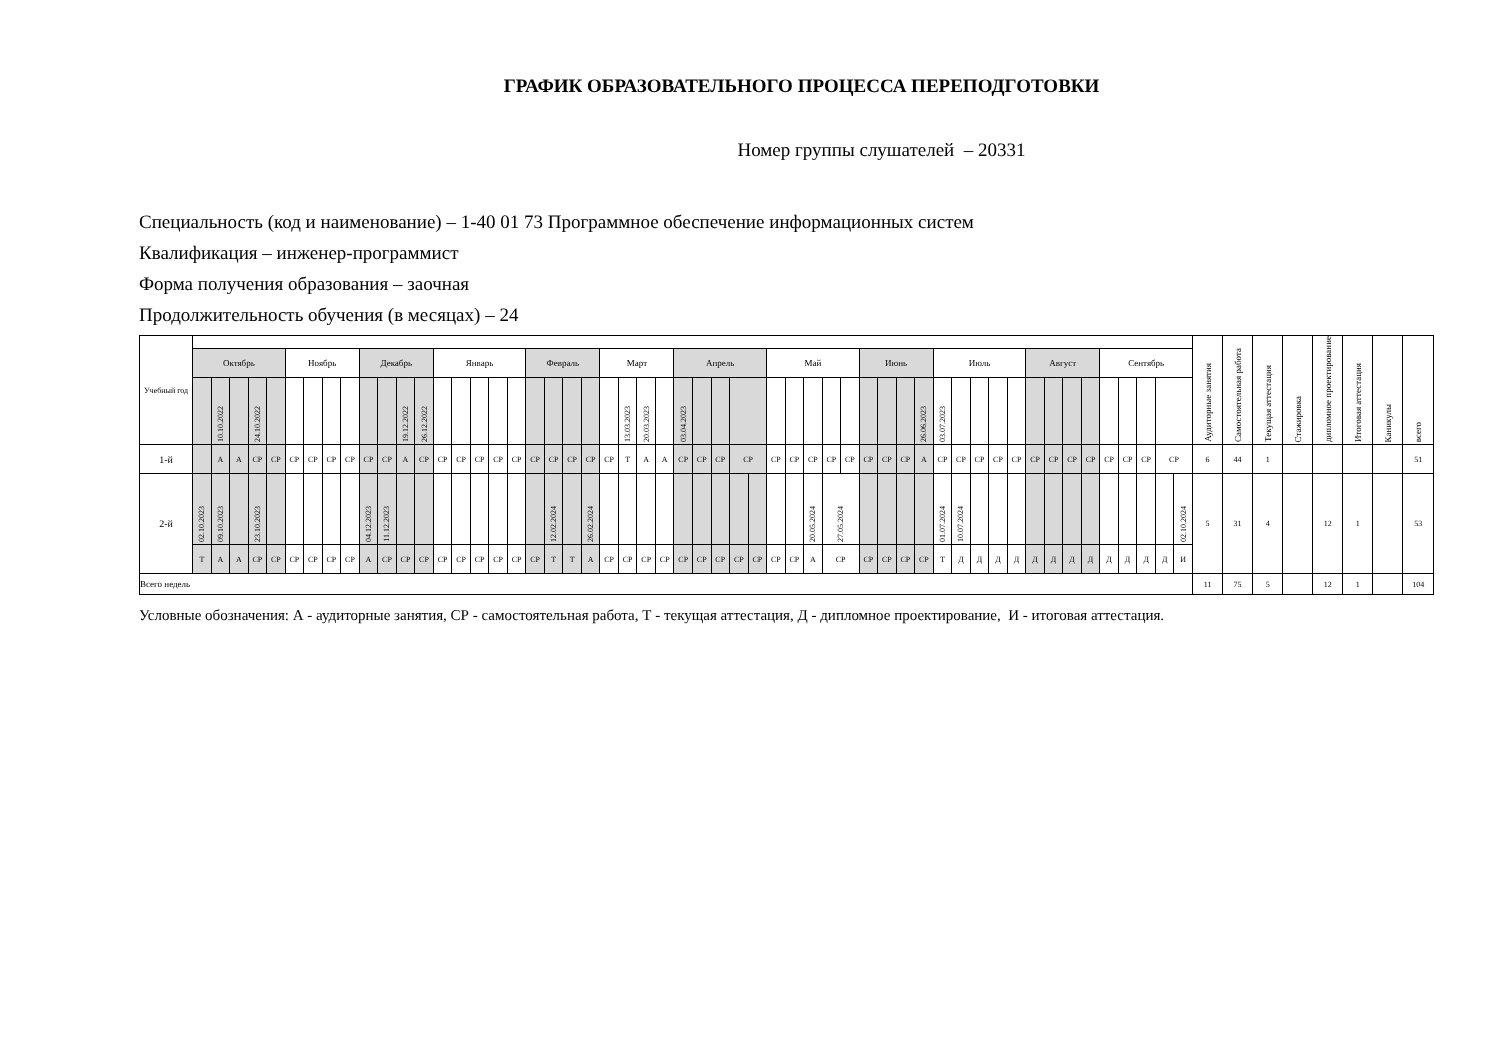ГРАФИК ОБРАЗОВАТЕЛЬНОГО ПРОЦЕССА ПЕРЕПОДГОТОВКИ
Номер группы слушателей – 20331
Специальность (код и наименование) – 1-40 01 73 Программное обеспечение информационных систем
Квалификация – инженер-программист
Форма получения образования – заочная
Продолжительность обучения (в месяцах) – 24
| Учебный год | | | | | | | | | | | | | | | | | | | | | | | | | | | | | | | | | | | | | | | | | | | | | | | | | | | | | | | Аудиторные занятия | Самостоятельная работа | Текущая аттестация | Стажировка | дипломное проектирование | Итоговая аттестация | Каникулы | всего |
| --- | --- | --- | --- | --- | --- | --- | --- | --- | --- | --- | --- | --- | --- | --- | --- | --- | --- | --- | --- | --- | --- | --- | --- | --- | --- | --- | --- | --- | --- | --- | --- | --- | --- | --- | --- | --- | --- | --- | --- | --- | --- | --- | --- | --- | --- | --- | --- | --- | --- | --- | --- | --- | --- | --- | --- | --- | --- | --- | --- | --- | --- | --- |
| | Октябрь | | | | | Ноябрь | | | | Декабрь | | | | Январь | | | | | Февраль | | | | Март | | | | Апрель | | | | | Май | | | | | Июнь | | | | Июль | | | | | Август | | | | Сентябрь | | | | | | | | | | | | |
| | | 10.10.2022 | | 24.10.2022 | | | | | | | | 19.12.2022 | 26.12.2022 | | | | | | | | | | | 13.03.2023 | 20.03.2023 | | 03.04.2023 | | | | | | | | | | | | | 26.06.2023 | 03.07.2023 | | | | | | | | | | | | | | | | | | | | | |
| 1-й | | А | А | СР | СР | СР | СР | СР | СР | СР | СР | А | СР | СР | СР | СР | СР | СР | СР | СР | СР | СР | СР | Т | А | А | СР | СР | СР | СР | | СР | СР | СР | СР | СР | СР | СР | СР | А | СР | СР | СР | СР | СР | СР | СР | СР | СР | СР | СР | СР | СР | | 6 | 44 | 1 | | | | | 51 |
| 2-й | 02.10.2023 | 09.10.2023 | | 23.10.2023 | | | | | | 04.12.2023 | 11.12.2023 | | | | | | | | | 12.02.2024 | | 26.02.2024 | | | | | | | | | | | | 20.05.2024 | 27.05.2024 | | | | | | 01.07.2024 | 10.07.2024 | | | | | | | | | | | | 02.10.2024 | 5 | 31 | 4 | | 12 | 1 | | 53 |
| | Т | А | А | СР | СР | СР | СР | СР | СР | А | СР | СР | СР | СР | СР | СР | СР | СР | СР | Т | Т | А | СР | СР | СР | СР | СР | СР | СР | СР | СР | СР | СР | А | СР | | СР | СР | СР | СР | Т | Д | Д | Д | Д | Д | Д | Д | Д | Д | Д | Д | Д | И | | | | | | | | |
| Всего недель | | | | | | | | | | | | | | | | | | | | | | | | | | | | | | | | | | | | | | | | | | | | | | | | | | | | | | | 11 | 75 | 5 | | 12 | 1 | | 104 |
Условные обозначения: А - аудиторные занятия, СР - самостоятельная работа, Т - текущая аттестация, Д - дипломное проектирование, И - итоговая аттестация.